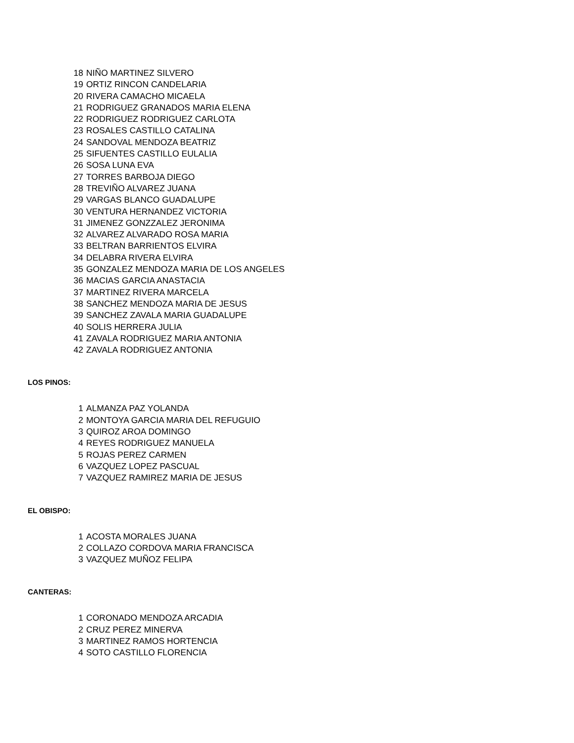| 18 | NIÑO MARTINEZ SILVERO |
| 19 | ORTIZ RINCON CANDELARIA |
| 20 | RIVERA CAMACHO MICAELA |
| 21 | RODRIGUEZ GRANADOS MARIA ELENA |
| 22 | RODRIGUEZ RODRIGUEZ CARLOTA |
| 23 | ROSALES CASTILLO CATALINA |
| 24 | SANDOVAL MENDOZA BEATRIZ |
| 25 | SIFUENTES CASTILLO EULALIA |
| 26 | SOSA LUNA EVA |
| 27 | TORRES BARBOJA DIEGO |
| 28 | TREVIÑO ALVAREZ JUANA |
| 29 | VARGAS BLANCO GUADALUPE |
| 30 | VENTURA HERNANDEZ VICTORIA |
| 31 | JIMENEZ GONZZALEZ JERONIMA |
| 32 | ALVAREZ ALVARADO ROSA MARIA |
| 33 | BELTRAN BARRIENTOS ELVIRA |
| 34 | DELABRA RIVERA ELVIRA |
| 35 | GONZALEZ MENDOZA MARIA DE LOS ANGELES |
| 36 | MACIAS GARCIA ANASTACIA |
| 37 | MARTINEZ RIVERA MARCELA |
| 38 | SANCHEZ MENDOZA MARIA DE JESUS |
| 39 | SANCHEZ ZAVALA MARIA GUADALUPE |
| 40 | SOLIS HERRERA JULIA |
| 41 | ZAVALA RODRIGUEZ MARIA ANTONIA |
| 42 | ZAVALA RODRIGUEZ ANTONIA |
LOS PINOS:
| 1 | ALMANZA PAZ YOLANDA |
| 2 | MONTOYA GARCIA MARIA DEL REFUGUIO |
| 3 | QUIROZ AROA DOMINGO |
| 4 | REYES RODRIGUEZ MANUELA |
| 5 | ROJAS PEREZ CARMEN |
| 6 | VAZQUEZ LOPEZ PASCUAL |
| 7 | VAZQUEZ RAMIREZ MARIA DE JESUS |
EL OBISPO:
| 1 | ACOSTA MORALES JUANA |
| 2 | COLLAZO CORDOVA MARIA FRANCISCA |
| 3 | VAZQUEZ MUÑOZ FELIPA |
CANTERAS:
| 1 | CORONADO MENDOZA ARCADIA |
| 2 | CRUZ PEREZ MINERVA |
| 3 | MARTINEZ RAMOS HORTENCIA |
| 4 | SOTO CASTILLO FLORENCIA |